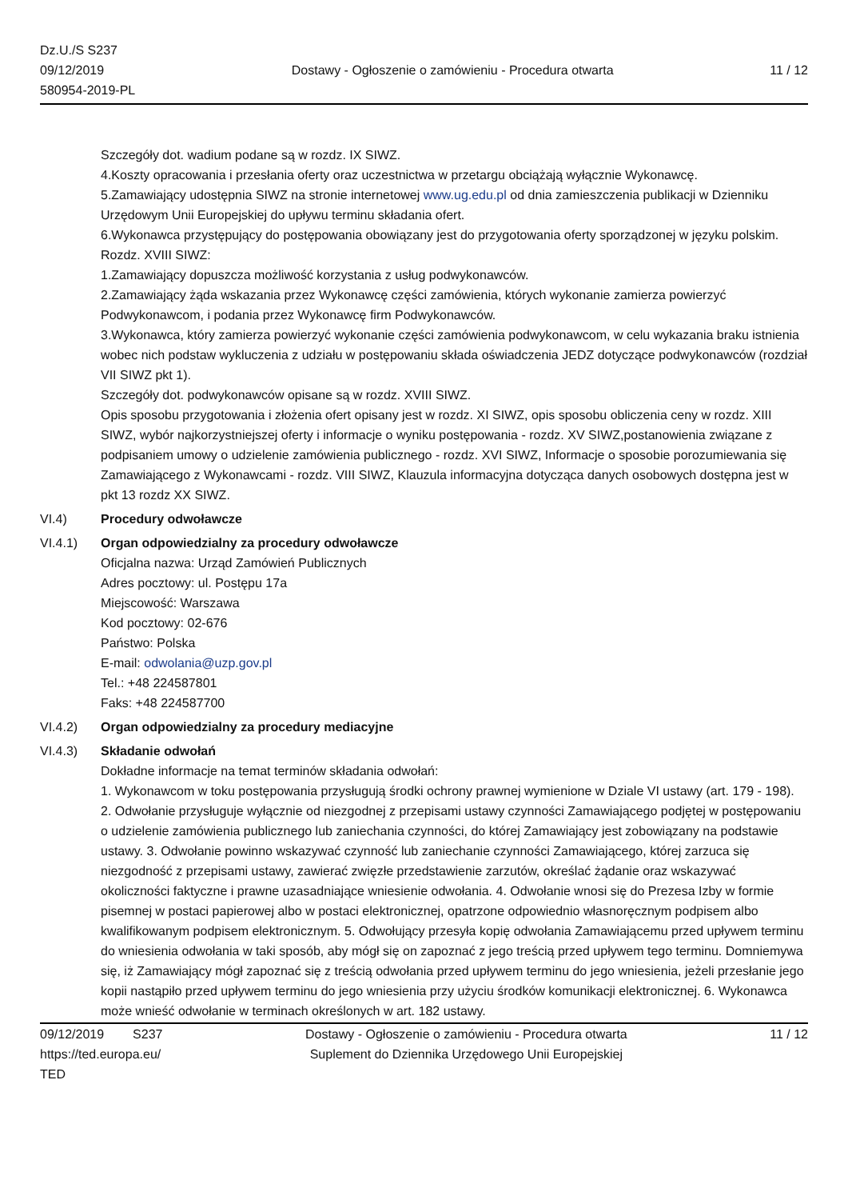Dz.U./S S237
09/12/2019
580954-2019-PL
Dostawy - Ogłoszenie o zamówieniu - Procedura otwarta
11 / 12
Szczegóły dot. wadium podane są w rozdz. IX SIWZ.
4.Koszty opracowania i przesłania oferty oraz uczestnictwa w przetargu obciążają wyłącznie Wykonawcę.
5.Zamawiający udostępnia SIWZ na stronie internetowej www.ug.edu.pl od dnia zamieszczenia publikacji w Dzienniku Urzędowym Unii Europejskiej do upływu terminu składania ofert.
6.Wykonawca przystępujący do postępowania obowiązany jest do przygotowania oferty sporządzonej w języku polskim.
Rozdz. XVIII SIWZ:
1.Zamawiający dopuszcza możliwość korzystania z usług podwykonawców.
2.Zamawiający żąda wskazania przez Wykonawcę części zamówienia, których wykonanie zamierza powierzyć Podwykonawcom, i podania przez Wykonawcę firm Podwykonawców.
3.Wykonawca, który zamierza powierzyć wykonanie części zamówienia podwykonawcom, w celu wykazania braku istnienia wobec nich podstaw wykluczenia z udziału w postępowaniu składa oświadczenia JEDZ dotyczące podwykonawców (rozdział VII SIWZ pkt 1).
Szczegóły dot. podwykonawców opisane są w rozdz. XVIII SIWZ.
Opis sposobu przygotowania i złożenia ofert opisany jest w rozdz. XI SIWZ, opis sposobu obliczenia ceny w rozdz. XIII SIWZ, wybór najkorzystniejszej oferty i informacje o wyniku postępowania - rozdz. XV SIWZ,postanowienia związane z podpisaniem umowy o udzielenie zamówienia publicznego - rozdz. XVI SIWZ, Informacje o sposobie porozumiewania się Zamawiającego z Wykonawcami - rozdz. VIII SIWZ, Klauzula informacyjna dotycząca danych osobowych dostępna jest w pkt 13 rozdz XX SIWZ.
VI.4) Procedury odwoławcze
VI.4.1) Organ odpowiedzialny za procedury odwoławcze
Oficjalna nazwa: Urząd Zamówień Publicznych
Adres pocztowy: ul. Postępu 17a
Miejscowość: Warszawa
Kod pocztowy: 02-676
Państwo: Polska
E-mail: odwolania@uzp.gov.pl
Tel.: +48 224587801
Faks: +48 224587700
VI.4.2) Organ odpowiedzialny za procedury mediacyjne
VI.4.3) Składanie odwołań
Dokładne informacje na temat terminów składania odwołań:
1. Wykonawcom w toku postępowania przysługują środki ochrony prawnej wymienione w Dziale VI ustawy (art. 179 - 198). 2. Odwołanie przysługuje wyłącznie od niezgodnej z przepisami ustawy czynności Zamawiającego podjętej w postępowaniu o udzielenie zamówienia publicznego lub zaniechania czynności, do której Zamawiający jest zobowiązany na podstawie ustawy. 3. Odwołanie powinno wskazywać czynność lub zaniechanie czynności Zamawiającego, której zarzuca się niezgodność z przepisami ustawy, zawierać zwięzłe przedstawienie zarzutów, określać żądanie oraz wskazywać okoliczności faktyczne i prawne uzasadniające wniesienie odwołania. 4. Odwołanie wnosi się do Prezesa Izby w formie pisemnej w postaci papierowej albo w postaci elektronicznej, opatrzone odpowiednio własnoręcznym podpisem albo kwalifikowanym podpisem elektronicznym. 5. Odwołujący przesyła kopię odwołania Zamawiającemu przed upływem terminu do wniesienia odwołania w taki sposób, aby mógł się on zapoznać z jego treścią przed upływem tego terminu. Domniemywa się, iż Zamawiający mógł zapoznać się z treścią odwołania przed upływem terminu do jego wniesienia, jeżeli przesłanie jego kopii nastąpiło przed upływem terminu do jego wniesienia przy użyciu środków komunikacji elektronicznej. 6. Wykonawca może wnieść odwołanie w terminach określonych w art. 182 ustawy.
09/12/2019 S237
https://ted.europa.eu/
TED
Dostawy - Ogłoszenie o zamówieniu - Procedura otwarta
Suplement do Dziennika Urzędowego Unii Europejskiej
11 / 12